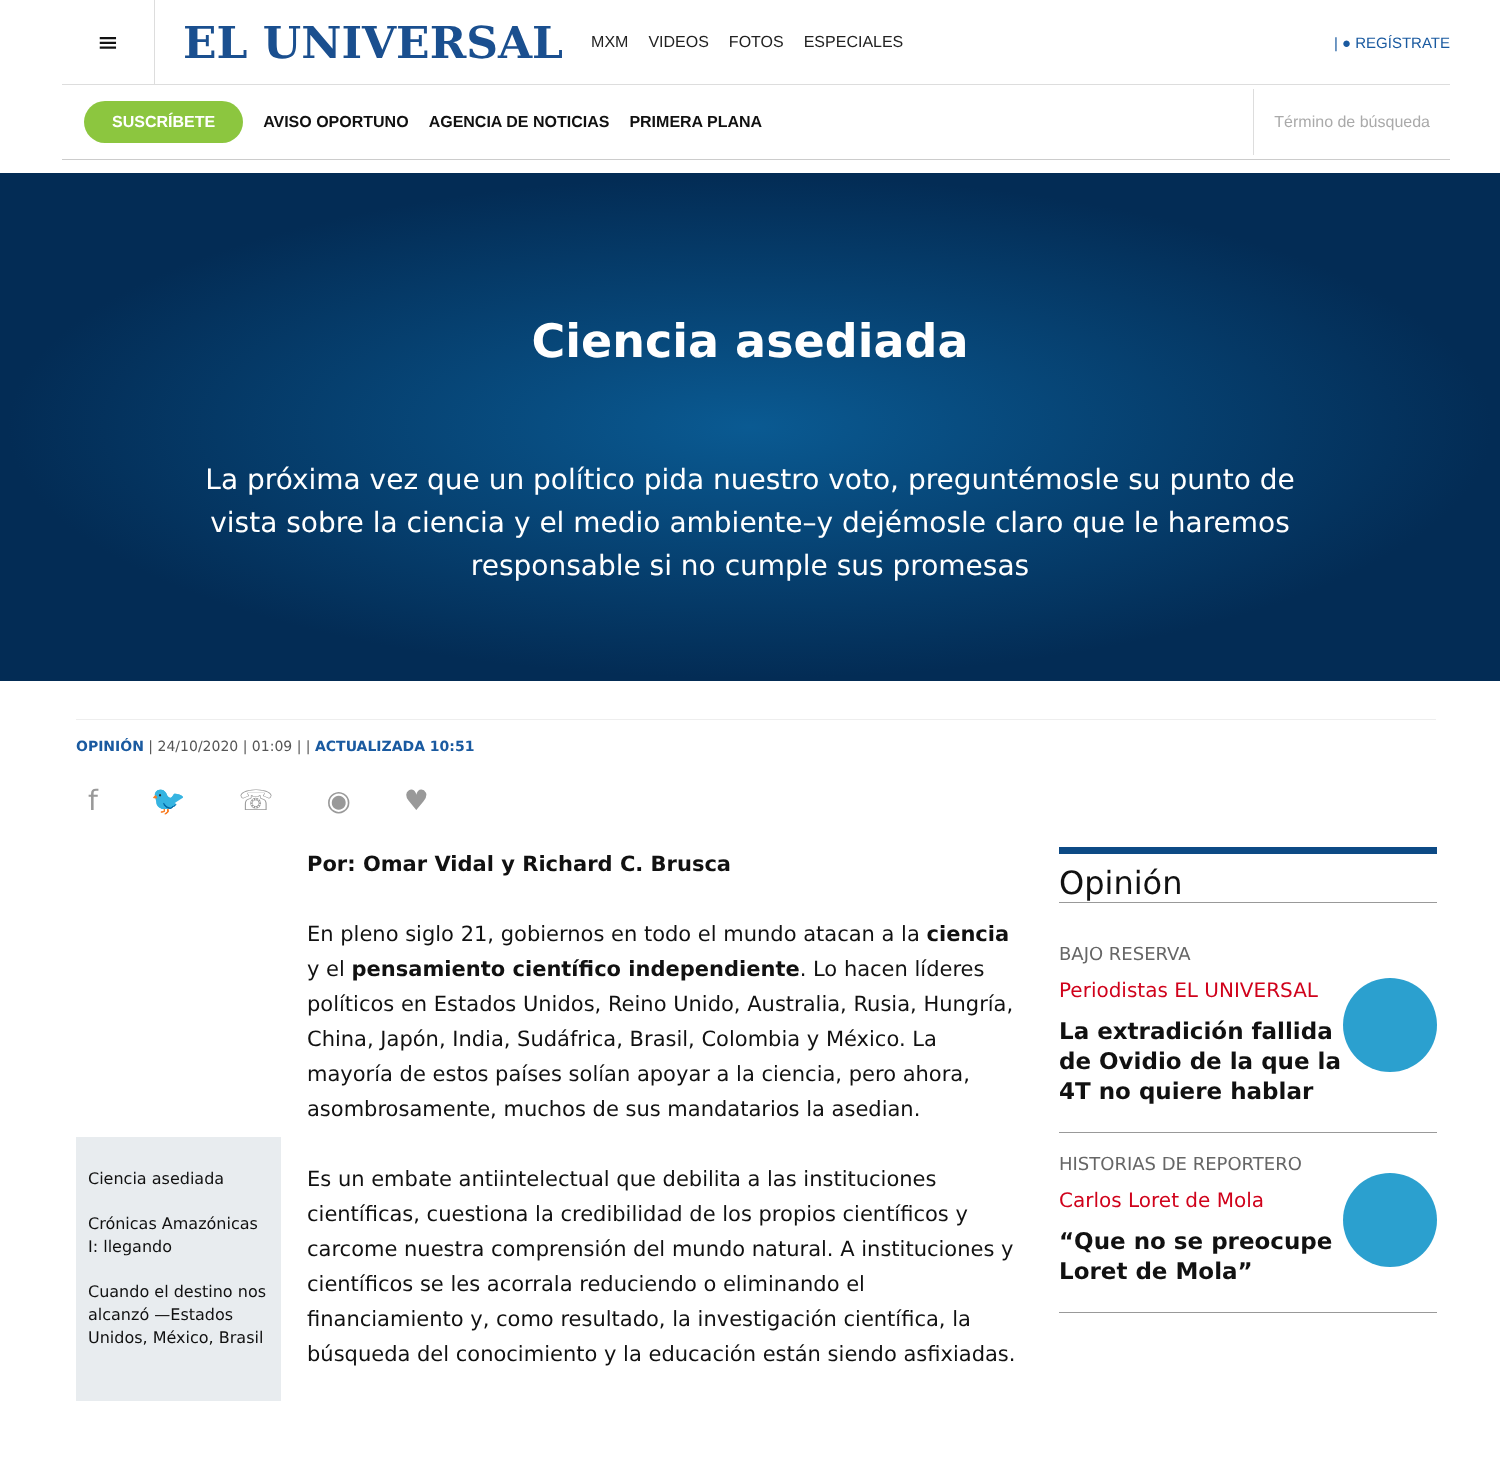≡
EL UNIVERSAL
MXM VIDEOS FOTOS ESPECIALES | ● REGÍSTRATE
SUSCRÍBETE AVISO OPORTUNO AGENCIA DE NOTICIAS PRIMERA PLANA
Término de búsqueda
Ciencia asediada
La próxima vez que un político pida nuestro voto, preguntémosle su punto de vista sobre la ciencia y el medio ambiente–y dejémosle claro que le haremos responsable si no cumple sus promesas
OPINIÓN | 24/10/2020 | 01:09 | | ACTUALIZADA 10:51
f 🐦 ☏ ◉ ♥
Ciencia asediada
Crónicas Amazónicas I: llegando
Cuando el destino nos alcanzó —Estados Unidos, México, Brasil
Por: Omar Vidal y Richard C. Brusca
En pleno siglo 21, gobiernos en todo el mundo atacan a la ciencia y el pensamiento científico independiente. Lo hacen líderes políticos en Estados Unidos, Reino Unido, Australia, Rusia, Hungría, China, Japón, India, Sudáfrica, Brasil, Colombia y México. La mayoría de estos países solían apoyar a la ciencia, pero ahora, asombrosamente, muchos de sus mandatarios la asedian.
Es un embate antiintelectual que debilita a las instituciones científicas, cuestiona la credibilidad de los propios científicos y carcome nuestra comprensión del mundo natural. A instituciones y científicos se les acorrala reduciendo o eliminando el financiamiento y, como resultado, la investigación científica, la búsqueda del conocimiento y la educación están siendo asfixiadas.
Opinión
BAJO RESERVA
Periodistas EL UNIVERSAL
La extradición fallida de Ovidio de la que la 4T no quiere hablar
HISTORIAS DE REPORTERO
Carlos Loret de Mola
“Que no se preocupe Loret de Mola”